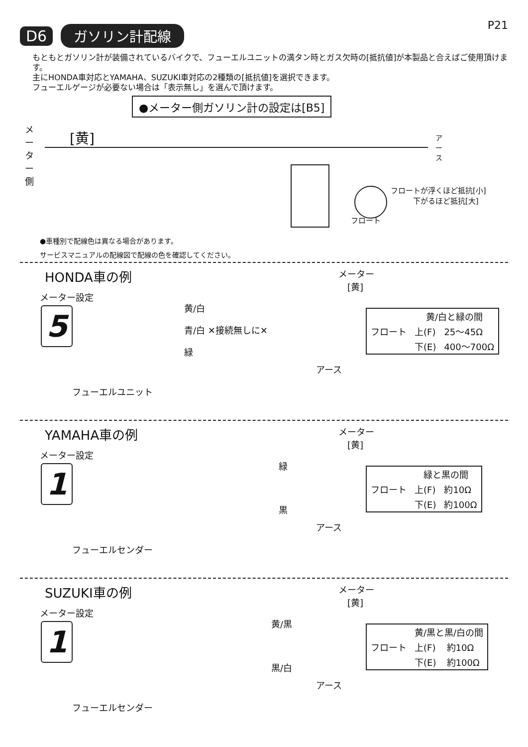D6 ガソリン計配線 P21
もともとガソリン計が装備されているバイクで、フューエルユニットの満タン時とガス欠時の[抵抗値]が本製品と合えばご使用頂けます。
主にHONDA車対応とYAMAHA、SUZUKI車対応の2種類の[抵抗値]を選択できます。
フューエルゲージが必要ない場合は「表示無し」を選んで頂けます。
●メーター側ガソリン計の設定は[B5]
メーター側
[黄]
アース
フロートが浮くほど抵抗[小]
　　　下がるほど抵抗[大]
フロート
●車種別で配線色は異なる場合があります。
サービスマニュアルの配線図で配線の色を確認してください。
HONDA車の例
メーター設定
5
黄/白
青/白 ✕接続無しに✕
緑
メーター
　[黄]
アース
フューエルユニット
| フロート | 黄/白と緑の間 | |
| --- | --- | --- |
| | 上(F) | 25～45Ω |
| | 下(E) | 400～700Ω |
YAMAHA車の例
メーター設定
1
緑
黒
メーター
　[黄]
アース
フューエルセンダー
| フロート | 緑と黒の間 | |
| --- | --- | --- |
| | 上(F) | 約10Ω |
| | 下(E) | 約100Ω |
SUZUKI車の例
メーター設定
1
黄/黒
黒/白
メーター
　[黄]
アース
フューエルセンダー
| フロート | 黄/黒と黒/白の間 | |
| --- | --- | --- |
| | 上(F) | 約10Ω |
| | 下(E) | 約100Ω |